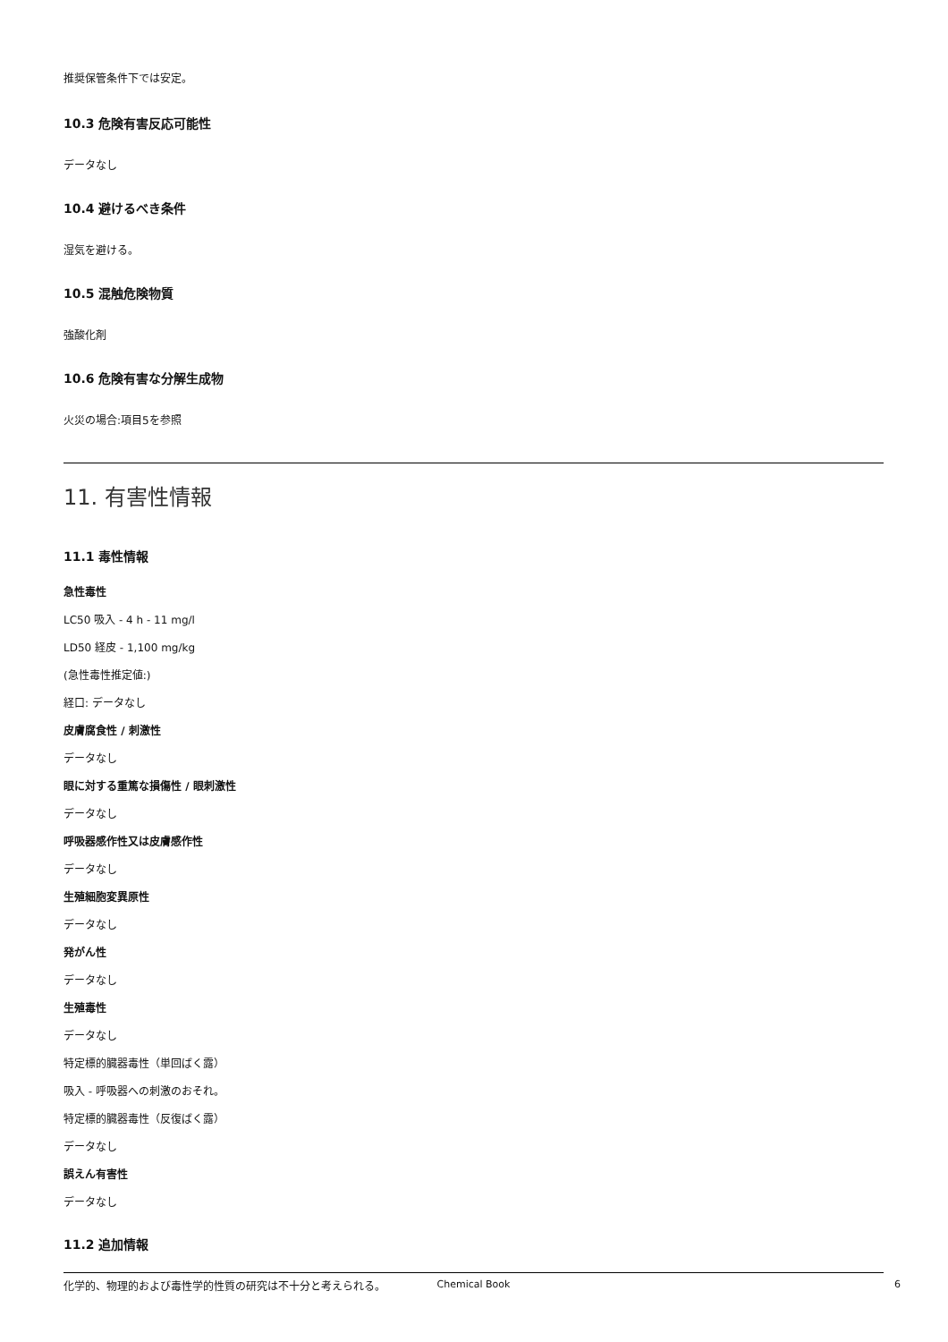推奨保管条件下では安定。
10.3 危険有害反応可能性
データなし
10.4 避けるべき条件
湿気を避ける。
10.5 混触危険物質
強酸化剤
10.6 危険有害な分解生成物
火災の場合:項目5を参照
11. 有害性情報
11.1 毒性情報
急性毒性
LC50 吸入 - 4 h - 11 mg/l
LD50 経皮 - 1,100 mg/kg
(急性毒性推定値:)
経口: データなし
皮膚腐食性 / 刺激性
データなし
眼に対する重篤な損傷性 / 眼刺激性
データなし
呼吸器感作性又は皮膚感作性
データなし
生殖細胞変異原性
データなし
発がん性
データなし
生殖毒性
データなし
特定標的臓器毒性（単回ばく露）
吸入 - 呼吸器への刺激のおそれ。
特定標的臓器毒性（反復ばく露）
データなし
誤えん有害性
データなし
11.2 追加情報
化学的、物理的および毒性学的性質の研究は不十分と考えられる。
Chemical Book
6